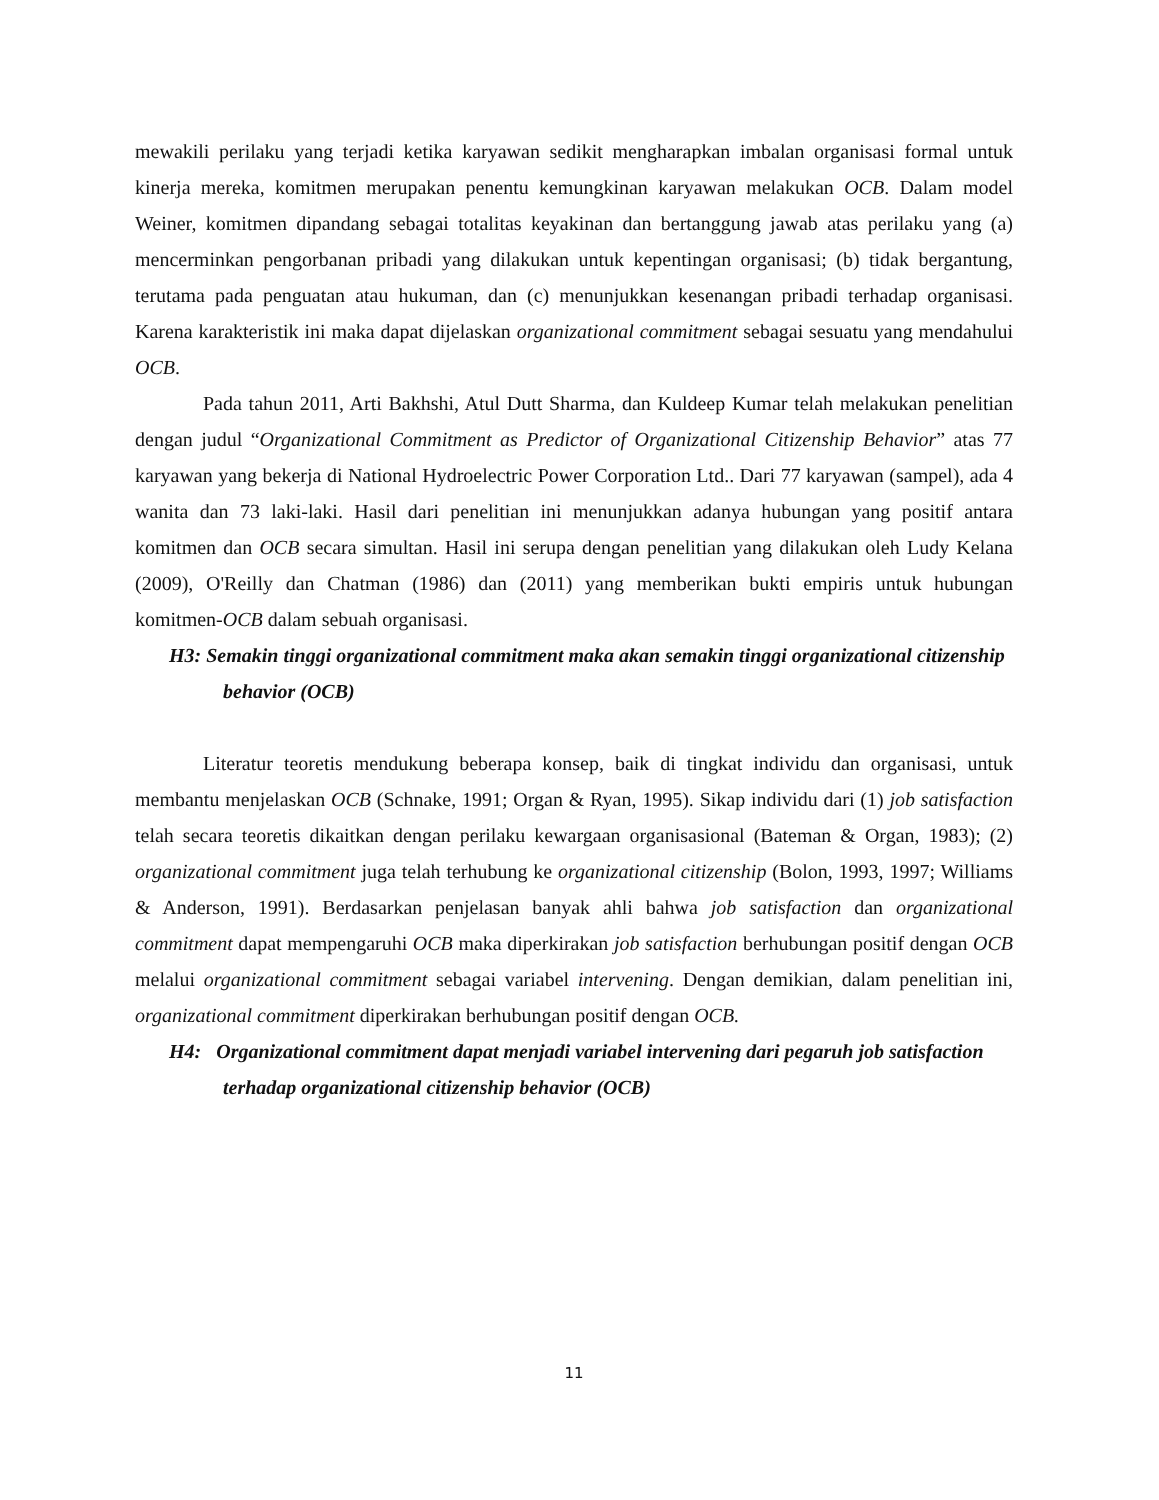mewakili perilaku yang terjadi ketika karyawan sedikit mengharapkan imbalan organisasi formal untuk kinerja mereka, komitmen merupakan penentu kemungkinan karyawan melakukan OCB. Dalam model Weiner, komitmen dipandang sebagai totalitas keyakinan dan bertanggung jawab atas perilaku yang (a) mencerminkan pengorbanan pribadi yang dilakukan untuk kepentingan organisasi; (b) tidak bergantung, terutama pada penguatan atau hukuman, dan (c) menunjukkan kesenangan pribadi terhadap organisasi. Karena karakteristik ini maka dapat dijelaskan organizational commitment sebagai sesuatu yang mendahului OCB.
Pada tahun 2011, Arti Bakhshi, Atul Dutt Sharma, dan Kuldeep Kumar telah melakukan penelitian dengan judul “Organizational Commitment as Predictor of Organizational Citizenship Behavior” atas 77 karyawan yang bekerja di National Hydroelectric Power Corporation Ltd.. Dari 77 karyawan (sampel), ada 4 wanita dan 73 laki-laki. Hasil dari penelitian ini menunjukkan adanya hubungan yang positif antara komitmen dan OCB secara simultan. Hasil ini serupa dengan penelitian yang dilakukan oleh Ludy Kelana (2009), O'Reilly dan Chatman (1986) dan (2011) yang memberikan bukti empiris untuk hubungan komitmen-OCB dalam sebuah organisasi.
H3: Semakin tinggi organizational commitment maka akan semakin tinggi organizational citizenship
behavior (OCB)
Literatur teoretis mendukung beberapa konsep, baik di tingkat individu dan organisasi, untuk membantu menjelaskan OCB (Schnake, 1991; Organ & Ryan, 1995). Sikap individu dari (1) job satisfaction telah secara teoretis dikaitkan dengan perilaku kewargaan organisasional (Bateman & Organ, 1983); (2) organizational commitment juga telah terhubung ke organizational citizenship (Bolon, 1993, 1997; Williams & Anderson, 1991). Berdasarkan penjelasan banyak ahli bahwa job satisfaction dan organizational commitment dapat mempengaruhi OCB maka diperkirakan job satisfaction berhubungan positif dengan OCB melalui organizational commitment sebagai variabel intervening. Dengan demikian, dalam penelitian ini, organizational commitment diperkirakan berhubungan positif dengan OCB.
H4: Organizational commitment dapat menjadi variabel intervening dari pegaruh job satisfaction
terhadap organizational citizenship behavior (OCB)
11